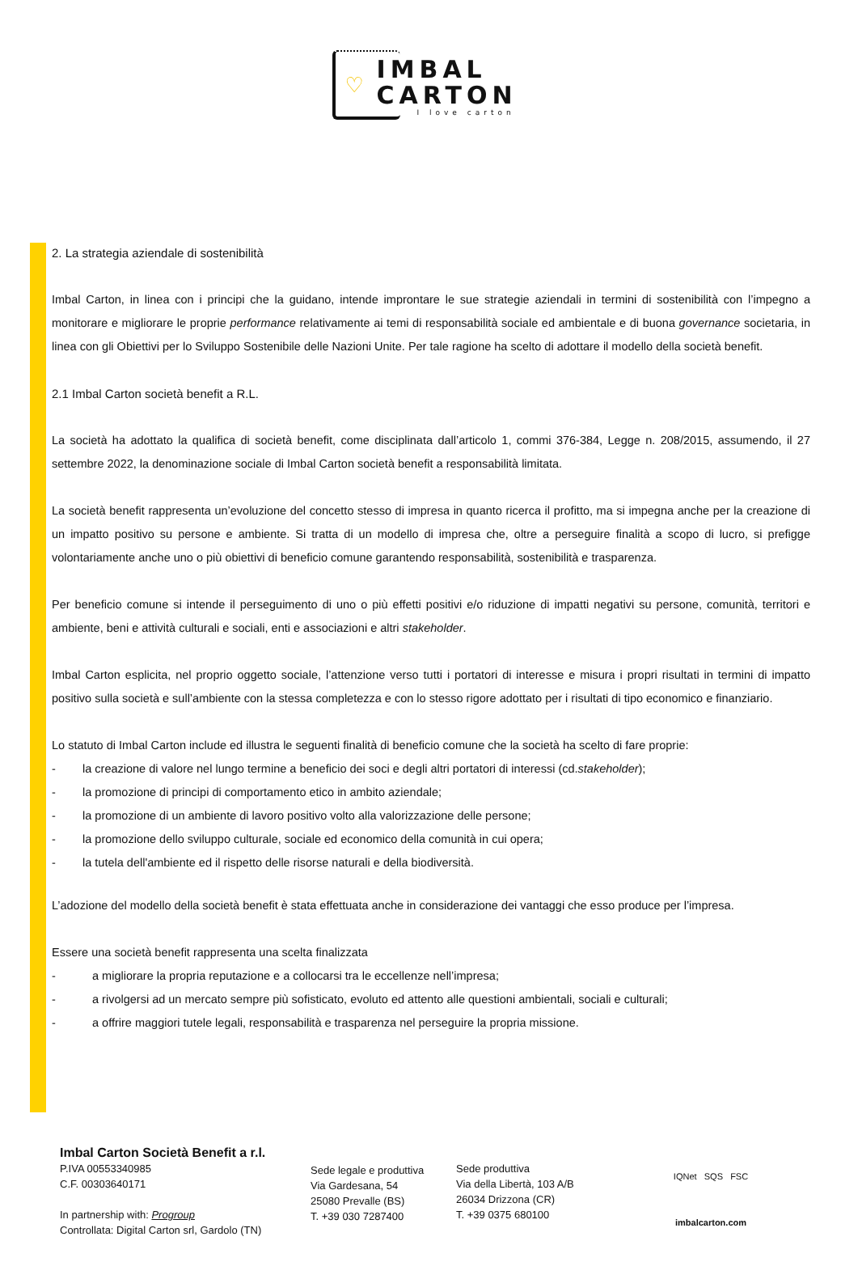♡
IMBAL
CARTON
I love carton
2. La strategia aziendale di sostenibilità
Imbal Carton, in linea con i principi che la guidano, intende improntare le sue strategie aziendali in termini di sostenibilità con l’impegno a monitorare e migliorare le proprie performance relativamente ai temi di responsabilità sociale ed ambientale e di buona governance societaria, in linea con gli Obiettivi per lo Sviluppo Sostenibile delle Nazioni Unite. Per tale ragione ha scelto di adottare il modello della società benefit.
2.1 Imbal Carton società benefit a R.L.
La società ha adottato la qualifica di società benefit, come disciplinata dall’articolo 1, commi 376-384, Legge n. 208/2015, assumendo, il 27 settembre 2022, la denominazione sociale di Imbal Carton società benefit a responsabilità limitata.
La società benefit rappresenta un’evoluzione del concetto stesso di impresa in quanto ricerca il profitto, ma si impegna anche per la creazione di un impatto positivo su persone e ambiente. Si tratta di un modello di impresa che, oltre a perseguire finalità a scopo di lucro, si prefigge volontariamente anche uno o più obiettivi di beneficio comune garantendo responsabilità, sostenibilità e trasparenza.
Per beneficio comune si intende il perseguimento di uno o più effetti positivi e/o riduzione di impatti negativi su persone, comunità, territori e ambiente, beni e attività culturali e sociali, enti e associazioni e altri stakeholder.
Imbal Carton esplicita, nel proprio oggetto sociale, l’attenzione verso tutti i portatori di interesse e misura i propri risultati in termini di impatto positivo sulla società e sull’ambiente con la stessa completezza e con lo stesso rigore adottato per i risultati di tipo economico e finanziario.
Lo statuto di Imbal Carton include ed illustra le seguenti finalità di beneficio comune che la società ha scelto di fare proprie:
- la creazione di valore nel lungo termine a beneficio dei soci e degli altri portatori di interessi (cd. stakeholder);
- la promozione di principi di comportamento etico in ambito aziendale;
- la promozione di un ambiente di lavoro positivo volto alla valorizzazione delle persone;
- la promozione dello sviluppo culturale, sociale ed economico della comunità in cui opera;
- la tutela dell'ambiente ed il rispetto delle risorse naturali e della biodiversità.
L’adozione del modello della società benefit è stata effettuata anche in considerazione dei vantaggi che esso produce per l’impresa.
Essere una società benefit rappresenta una scelta finalizzata
- a migliorare la propria reputazione e a collocarsi tra le eccellenze nell’impresa;
- a rivolgersi ad un mercato sempre più sofisticato, evoluto ed attento alle questioni ambientali, sociali e culturali;
- a offrire maggiori tutele legali, responsabilità e trasparenza nel perseguire la propria missione.
Imbal Carton Società Benefit a r.l.
P.IVA 00553340985
C.F. 00303640171
In partnership with: Progroup
Controllata: Digital Carton srl, Gardolo (TN)
Sede legale e produttiva
Via Gardesana, 54
25080 Prevalle (BS)
T. +39 030 7287400
Sede produttiva
Via della Libertà, 103 A/B
26034 Drizzona (CR)
T. +39 0375 680100
IQNet SQS FSC
imbalcarton.com